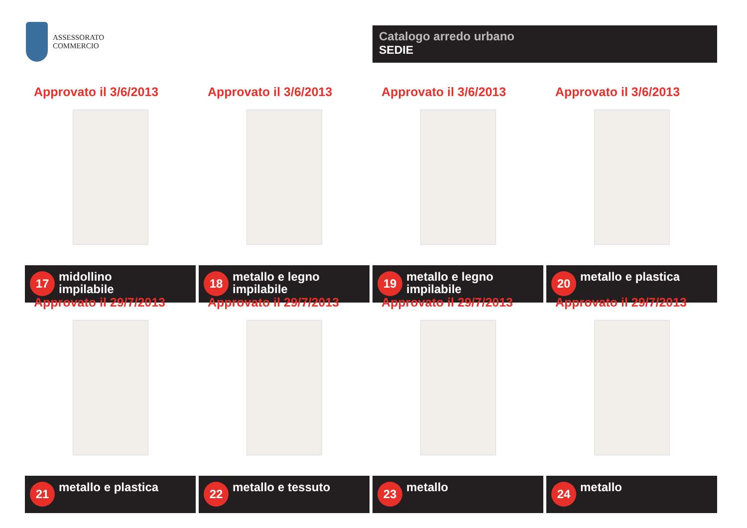ASSESSORATO
COMMERCIO
Catalogo arredo urbano
SEDIE
Approvato il 3/6/2013
17 midollino
impilabile
Approvato il 3/6/2013
18 metallo e legno
impilabile
Approvato il 3/6/2013
19 metallo e legno
impilabile
Approvato il 3/6/2013
20 metallo e plastica
Approvato il 29/7/2013
21 metallo e plastica
Approvato il 29/7/2013
22 metallo e tessuto
Approvato il 29/7/2013
23 metallo
Approvato il 29/7/2013
24 metallo